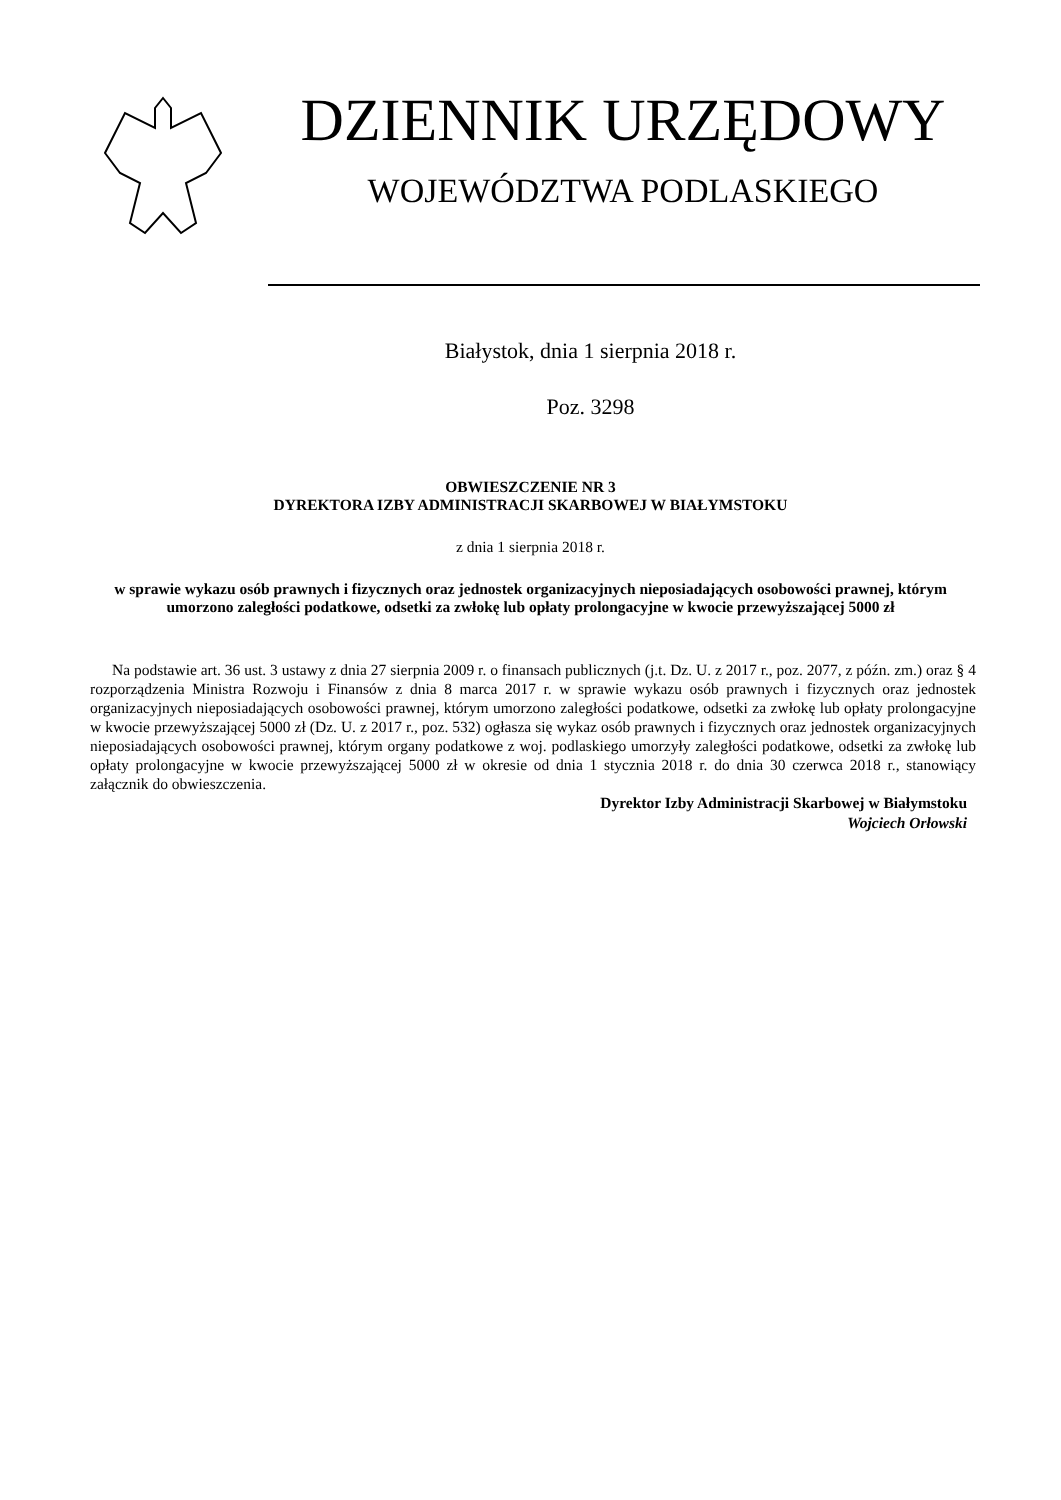DZIENNIK URZĘDOWY
WOJEWÓDZTWA PODLASKIEGO
Białystok, dnia 1 sierpnia 2018 r.
Poz. 3298
OBWIESZCZENIE NR 3
DYREKTORA IZBY ADMINISTRACJI SKARBOWEJ W BIAŁYMSTOKU
z dnia 1 sierpnia 2018 r.
w sprawie wykazu osób prawnych i fizycznych oraz jednostek organizacyjnych nieposiadających osobowości prawnej, którym umorzono zaległości podatkowe, odsetki za zwłokę lub opłaty prolongacyjne w kwocie przewyższającej 5000 zł
Na podstawie art. 36 ust. 3 ustawy z dnia 27 sierpnia 2009 r. o finansach publicznych (j.t. Dz. U. z 2017 r., poz. 2077, z późn. zm.) oraz § 4 rozporządzenia Ministra Rozwoju i Finansów z dnia 8 marca 2017 r. w sprawie wykazu osób prawnych i fizycznych oraz jednostek organizacyjnych nieposiadających osobowości prawnej, którym umorzono zaległości podatkowe, odsetki za zwłokę lub opłaty prolongacyjne w kwocie przewyższającej 5000 zł (Dz. U. z 2017 r., poz. 532) ogłasza się wykaz osób prawnych i fizycznych oraz jednostek organizacyjnych nieposiadających osobowości prawnej, którym organy podatkowe z woj. podlaskiego umorzyły zaległości podatkowe, odsetki za zwłokę lub opłaty prolongacyjne w kwocie przewyższającej 5000 zł w okresie od dnia 1 stycznia 2018 r. do dnia 30 czerwca 2018 r., stanowiący załącznik do obwieszczenia.
Dyrektor Izby Administracji Skarbowej w Białymstoku
Wojciech Orłowski